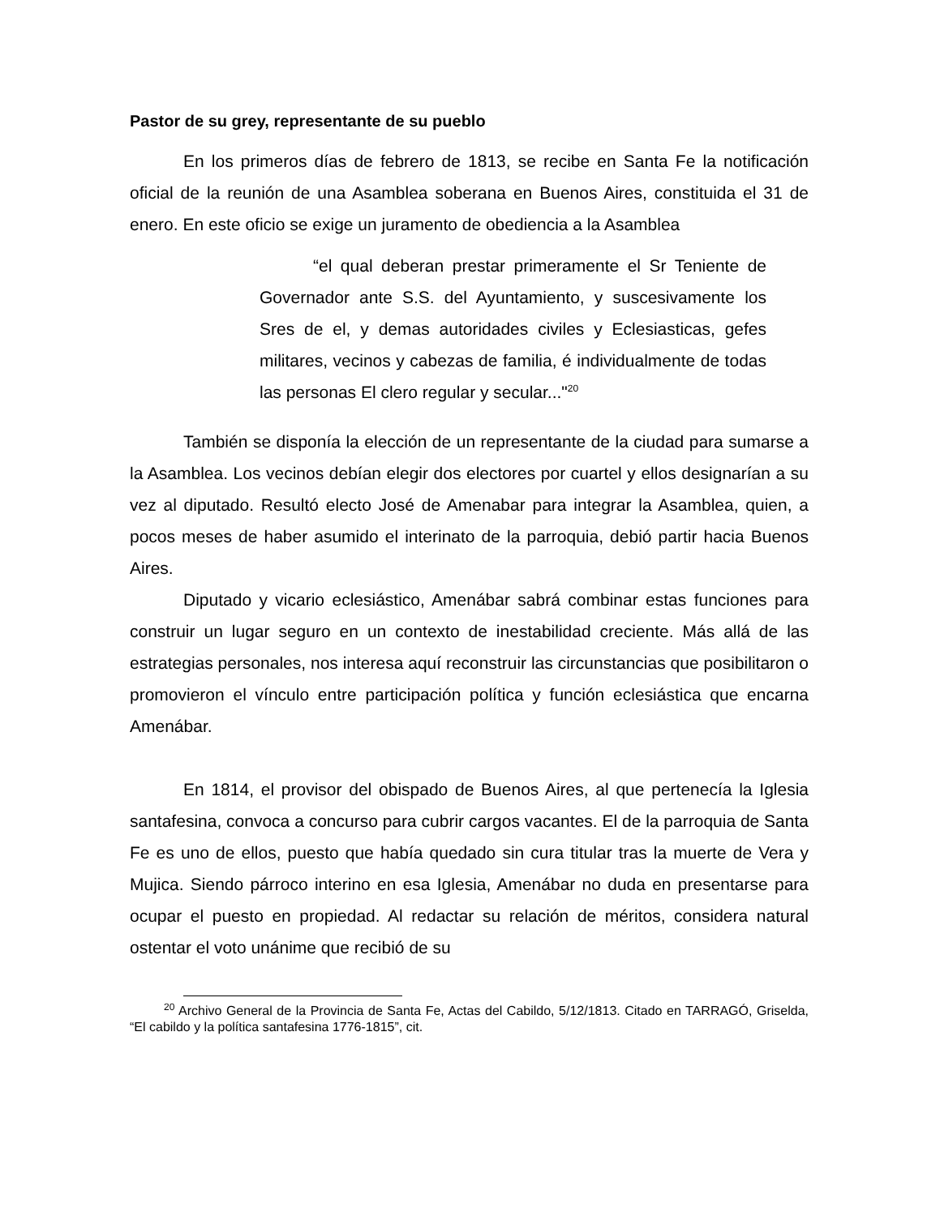Pastor de su grey, representante de su pueblo
En los primeros días de febrero de 1813, se recibe en Santa Fe la notificación oficial de la reunión de una Asamblea soberana en Buenos Aires, constituida el 31 de enero. En este oficio se exige un juramento de obediencia a la Asamblea
“el qual deberan prestar primeramente el Sr Teniente de Governador ante S.S. del Ayuntamiento, y suscesivamente los Sres de el, y demas autoridades civiles y Eclesiasticas, gefes militares, vecinos y cabezas de familia, é individualmente de todas las personas El clero regular y secular..."<sup>20</sup>
También se disponía la elección de un representante de la ciudad para sumarse a la Asamblea. Los vecinos debían elegir dos electores por cuartel y ellos designarían a su vez al diputado. Resultó electo José de Amenabar para integrar la Asamblea, quien, a pocos meses de haber asumido el interinato de la parroquia, debió partir hacia Buenos Aires.
Diputado y vicario eclesiástico, Amenábar sabrá combinar estas funciones para construir un lugar seguro en un contexto de inestabilidad creciente. Más allá de las estrategias personales, nos interesa aquí reconstruir las circunstancias que posibilitaron o promovieron el vínculo entre participación política y función eclesiástica que encarna Amenábar.
En 1814, el provisor del obispado de Buenos Aires, al que pertenecía la Iglesia santafesina, convoca a concurso para cubrir cargos vacantes. El de la parroquia de Santa Fe es uno de ellos, puesto que había quedado sin cura titular tras la muerte de Vera y Mujica. Siendo párroco interino en esa Iglesia, Amenábar no duda en presentarse para ocupar el puesto en propiedad. Al redactar su relación de méritos, considera natural ostentar el voto unánime que recibió de su
<sup>20</sup> Archivo General de la Provincia de Santa Fe, Actas del Cabildo, 5/12/1813. Citado en TARRAGÓ, Griselda, “El cabildo y la política santafesina 1776-1815”, cit.